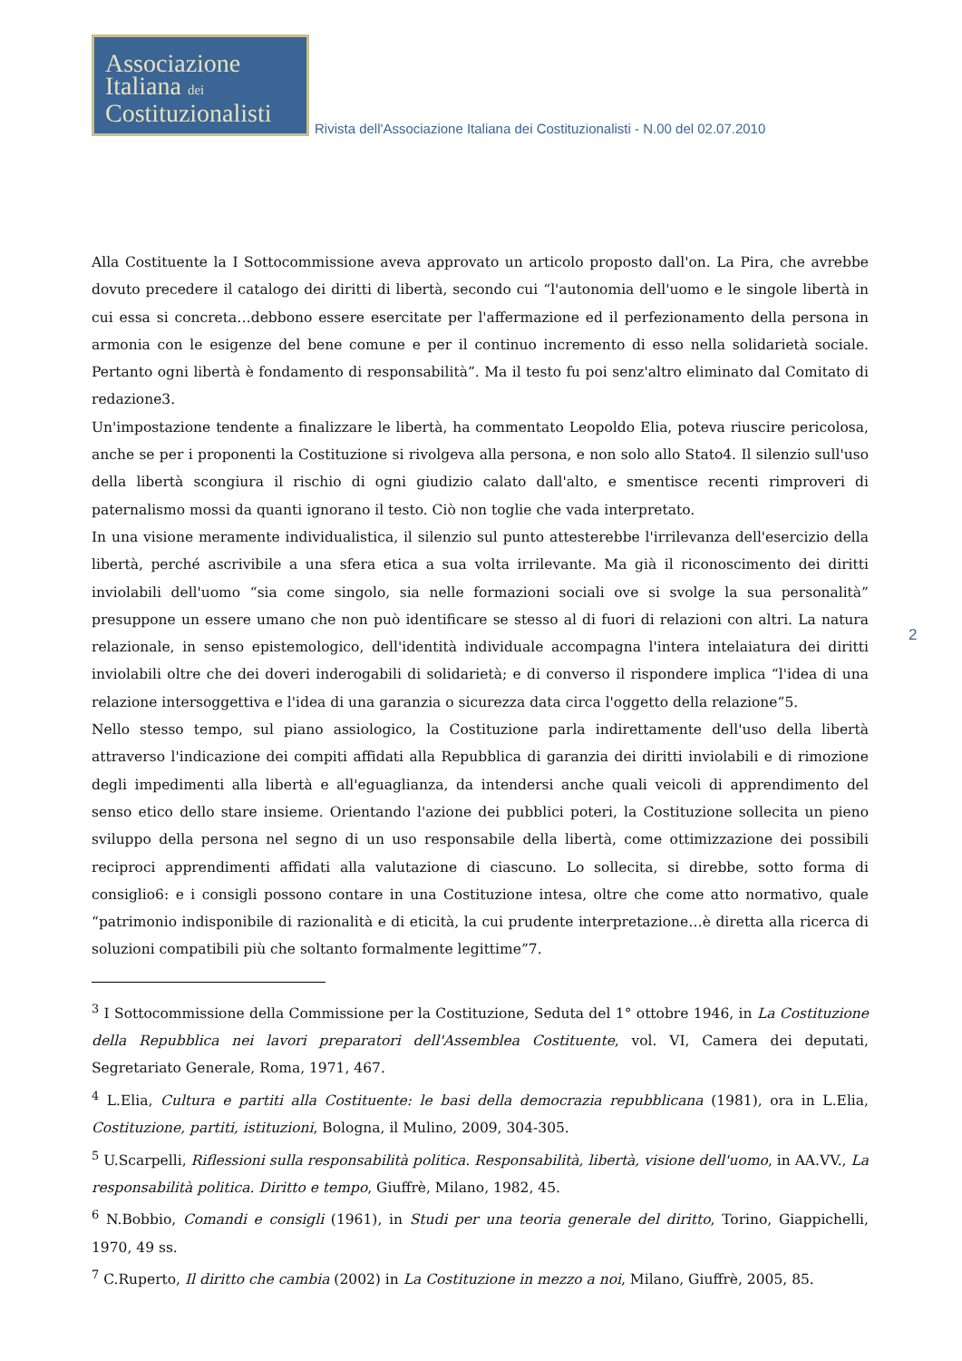Associazione
Italiana dei
Costituzionalisti
Rivista dell'Associazione Italiana dei Costituzionalisti - N.00 del 02.07.2010
Alla Costituente la I Sottocommissione aveva approvato un articolo proposto dall'on. La Pira, che avrebbe dovuto precedere il catalogo dei diritti di libertà, secondo cui “l'autonomia dell'uomo e le singole libertà in cui essa si concreta…debbono essere esercitate per l'affermazione ed il perfezionamento della persona in armonia con le esigenze del bene comune e per il continuo incremento di esso nella solidarietà sociale. Pertanto ogni libertà è fondamento di responsabilità”. Ma il testo fu poi senz'altro eliminato dal Comitato di redazione3.
Un'impostazione tendente a finalizzare le libertà, ha commentato Leopoldo Elia, poteva riuscire pericolosa, anche se per i proponenti la Costituzione si rivolgeva alla persona, e non solo allo Stato4. Il silenzio sull'uso della libertà scongiura il rischio di ogni giudizio calato dall'alto, e smentisce recenti rimproveri di paternalismo mossi da quanti ignorano il testo. Ciò non toglie che vada interpretato.
In una visione meramente individualistica, il silenzio sul punto attesterebbe l'irrilevanza dell'esercizio della libertà, perché ascrivibile a una sfera etica a sua volta irrilevante. Ma già il riconoscimento dei diritti inviolabili dell'uomo “sia come singolo, sia nelle formazioni sociali ove si svolge la sua personalità” presuppone un essere umano che non può identificare se stesso al di fuori di relazioni con altri. La natura relazionale, in senso epistemologico, dell'identità individuale accompagna l'intera intelaiatura dei diritti inviolabili oltre che dei doveri inderogabili di solidarietà; e di converso il rispondere implica “l'idea di una relazione intersoggettiva e l'idea di una garanzia o sicurezza data circa l'oggetto della relazione”5.
Nello stesso tempo, sul piano assiologico, la Costituzione parla indirettamente dell'uso della libertà attraverso l'indicazione dei compiti affidati alla Repubblica di garanzia dei diritti inviolabili e di rimozione degli impedimenti alla libertà e all'eguaglianza, da intendersi anche quali veicoli di apprendimento del senso etico dello stare insieme. Orientando l'azione dei pubblici poteri, la Costituzione sollecita un pieno sviluppo della persona nel segno di un uso responsabile della libertà, come ottimizzazione dei possibili reciproci apprendimenti affidati alla valutazione di ciascuno. Lo sollecita, si direbbe, sotto forma di consiglio6: e i consigli possono contare in una Costituzione intesa, oltre che come atto normativo, quale “patrimonio indisponibile di razionalità e di eticità, la cui prudente interpretazione…è diretta alla ricerca di soluzioni compatibili più che soltanto formalmente legittime”7.
<sup>3</sup> I Sottocommissione della Commissione per la Costituzione, Seduta del 1° ottobre 1946, in La Costituzione della Repubblica nei lavori preparatori dell'Assemblea Costituente, vol. VI, Camera dei deputati, Segretariato Generale, Roma, 1971, 467.
<sup>4</sup> L.Elia, Cultura e partiti alla Costituente: le basi della democrazia repubblicana (1981), ora in L.Elia, Costituzione, partiti, istituzioni, Bologna, il Mulino, 2009, 304-305.
<sup>5</sup> U.Scarpelli, Riflessioni sulla responsabilità politica. Responsabilità, libertà, visione dell'uomo, in AA.VV., La responsabilità politica. Diritto e tempo, Giuffrè, Milano, 1982, 45.
<sup>6</sup> N.Bobbio, Comandi e consigli (1961), in Studi per una teoria generale del diritto, Torino, Giappichelli, 1970, 49 ss.
<sup>7</sup> C.Ruperto, Il diritto che cambia (2002) in La Costituzione in mezzo a noi, Milano, Giuffrè, 2005, 85.
2